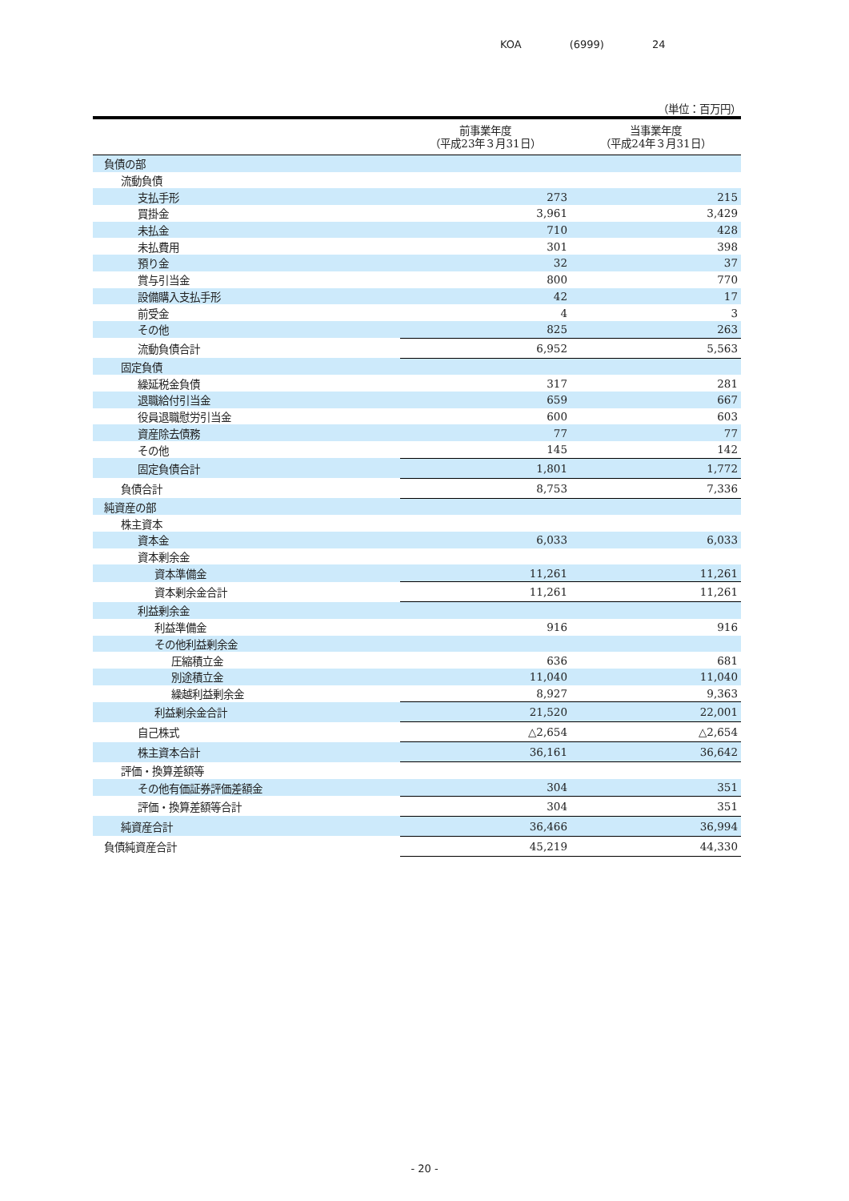KOA (6999) 24
（単位：百万円）
| | 前事業年度 （平成23年３月31日） | 当事業年度 （平成24年３月31日） |
| --- | --- | --- |
| 負債の部 | | |
| 流動負債 | | |
| 支払手形 | 273 | 215 |
| 買掛金 | 3,961 | 3,429 |
| 未払金 | 710 | 428 |
| 未払費用 | 301 | 398 |
| 預り金 | 32 | 37 |
| 賞与引当金 | 800 | 770 |
| 設備購入支払手形 | 42 | 17 |
| 前受金 | 4 | 3 |
| その他 | 825 | 263 |
| 流動負債合計 | 6,952 | 5,563 |
| 固定負債 | | |
| 繰延税金負債 | 317 | 281 |
| 退職給付引当金 | 659 | 667 |
| 役員退職慰労引当金 | 600 | 603 |
| 資産除去債務 | 77 | 77 |
| その他 | 145 | 142 |
| 固定負債合計 | 1,801 | 1,772 |
| 負債合計 | 8,753 | 7,336 |
| 純資産の部 | | |
| 株主資本 | | |
| 資本金 | 6,033 | 6,033 |
| 資本剰余金 | | |
| 資本準備金 | 11,261 | 11,261 |
| 資本剰余金合計 | 11,261 | 11,261 |
| 利益剰余金 | | |
| 利益準備金 | 916 | 916 |
| その他利益剰余金 | | |
| 圧縮積立金 | 636 | 681 |
| 別途積立金 | 11,040 | 11,040 |
| 繰越利益剰余金 | 8,927 | 9,363 |
| 利益剰余金合計 | 21,520 | 22,001 |
| 自己株式 | △2,654 | △2,654 |
| 株主資本合計 | 36,161 | 36,642 |
| 評価・換算差額等 | | |
| その他有価証券評価差額金 | 304 | 351 |
| 評価・換算差額等合計 | 304 | 351 |
| 純資産合計 | 36,466 | 36,994 |
| 負債純資産合計 | 45,219 | 44,330 |
- 20 -